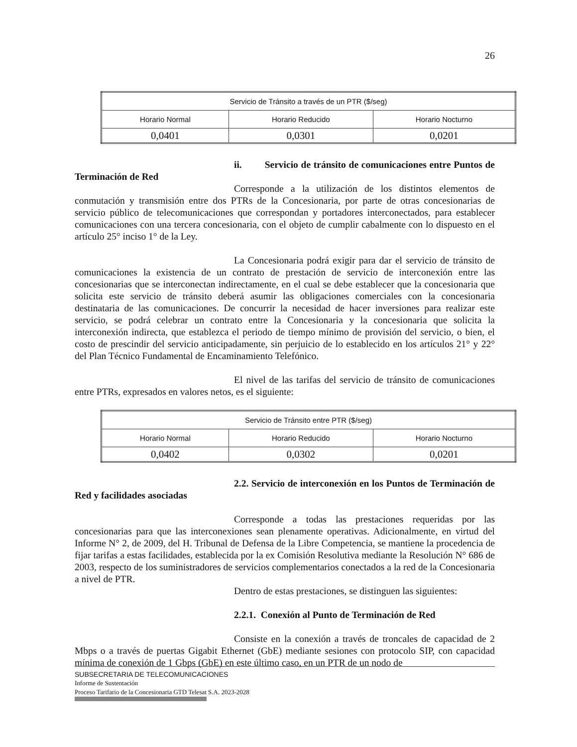26
| Servicio de Tránsito a través de un PTR ($/seg) | | |
| Horario Normal | Horario Reducido | Horario Nocturno |
| 0,0401 | 0,0301 | 0,0201 |
ii. Servicio de tránsito de comunicaciones entre Puntos de Terminación de Red
Corresponde a la utilización de los distintos elementos de conmutación y transmisión entre dos PTRs de la Concesionaria, por parte de otras concesionarias de servicio público de telecomunicaciones que correspondan y portadores interconectados, para establecer comunicaciones con una tercera concesionaria, con el objeto de cumplir cabalmente con lo dispuesto en el artículo 25° inciso 1° de la Ley.
La Concesionaria podrá exigir para dar el servicio de tránsito de comunicaciones la existencia de un contrato de prestación de servicio de interconexión entre las concesionarias que se interconectan indirectamente, en el cual se debe establecer que la concesionaria que solicita este servicio de tránsito deberá asumir las obligaciones comerciales con la concesionaria destinataria de las comunicaciones. De concurrir la necesidad de hacer inversiones para realizar este servicio, se podrá celebrar un contrato entre la Concesionaria y la concesionaria que solicita la interconexión indirecta, que establezca el periodo de tiempo mínimo de provisión del servicio, o bien, el costo de prescindir del servicio anticipadamente, sin perjuicio de lo establecido en los artículos 21° y 22° del Plan Técnico Fundamental de Encaminamiento Telefónico.
El nivel de las tarifas del servicio de tránsito de comunicaciones entre PTRs, expresados en valores netos, es el siguiente:
| Servicio de Tránsito entre PTR ($/seg) | | |
| Horario Normal | Horario Reducido | Horario Nocturno |
| 0,0402 | 0,0302 | 0,0201 |
2.2. Servicio de interconexión en los Puntos de Terminación de Red y facilidades asociadas
Corresponde a todas las prestaciones requeridas por las concesionarias para que las interconexiones sean plenamente operativas. Adicionalmente, en virtud del Informe N° 2, de 2009, del H. Tribunal de Defensa de la Libre Competencia, se mantiene la procedencia de fijar tarifas a estas facilidades, establecida por la ex Comisión Resolutiva mediante la Resolución N° 686 de 2003, respecto de los suministradores de servicios complementarios conectados a la red de la Concesionaria a nivel de PTR.
Dentro de estas prestaciones, se distinguen las siguientes:
2.2.1. Conexión al Punto de Terminación de Red
Consiste en la conexión a través de troncales de capacidad de 2 Mbps o a través de puertas Gigabit Ethernet (GbE) mediante sesiones con protocolo SIP, con capacidad mínima de conexión de 1 Gbps (GbE) en este último caso, en un PTR de un nodo de
SUBSECRETARIA DE TELECOMUNICACIONES
Informe de Sustentación
Proceso Tarifario de la Concesionaria GTD Telesat S.A. 2023-2028